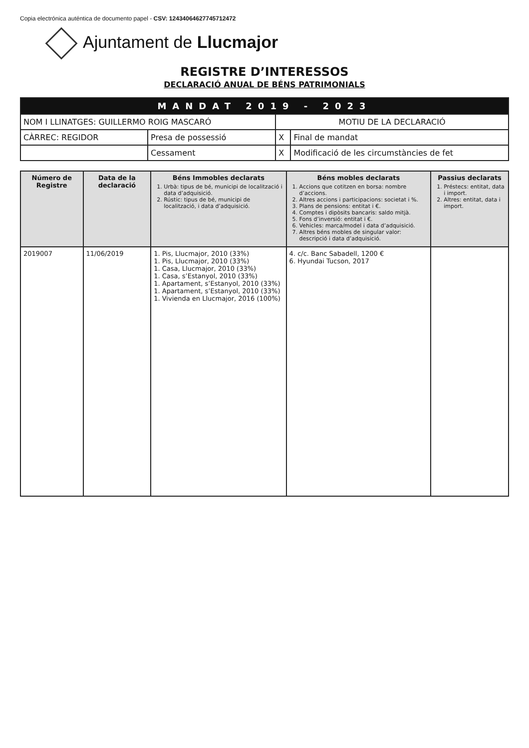Copia electrónica auténtica de documento papel - CSV: 12434064627745712472
Ajuntament de Llucmajor
REGISTRE D’INTERESSOS
DECLARACIÓ ANUAL DE BÉNS PATRIMONIALS
| MANDAT 2019 - 2023 | | | |
| NOM I LLINATGES: GUILLERMO ROIG MASCARÓ | | MOTIU DE LA DECLARACIÓ | |
| CÀRREC: REGIDOR | Presa de possessió | X | Final de mandat |
| | Cessament | X | Modificació de les circumstàncies de fet |
| Número de Registre | Data de la declaració | Béns Immobles declarats 1. Urbà: tipus de bé, municipi de localització i data d’adquisició. 2. Rústic: tipus de bé, municipi de localització, i data d’adquisició. | Béns mobles declarats 1. Accions que cotitzen en borsa: nombre d’accions. 2. Altres accions i participacions: societat i %. 3. Plans de pensions: entitat i €. 4. Comptes i dipòsits bancaris: saldo mitjà. 5. Fons d’inversió: entitat i €. 6. Vehicles: marca/model i data d’adquisició. 7. Altres béns mobles de singular valor: descripció i data d’adquisició. | Passius declarats 1. Préstecs: entitat, data i import. 2. Altres: entitat, data i import. |
| --- | --- | --- | --- | --- |
| 2019007 | 11/06/2019 | 1. Pis, Llucmajor, 2010 (33%) 1. Pis, Llucmajor, 2010 (33%) 1. Casa, Llucmajor, 2010 (33%) 1. Casa, s’Estanyol, 2010 (33%) 1. Apartament, s’Estanyol, 2010 (33%) 1. Apartament, s’Estanyol, 2010 (33%) 1. Vivienda en Llucmajor, 2016 (100%) | 4. c/c. Banc Sabadell, 1200 € 6. Hyundai Tucson, 2017 | |